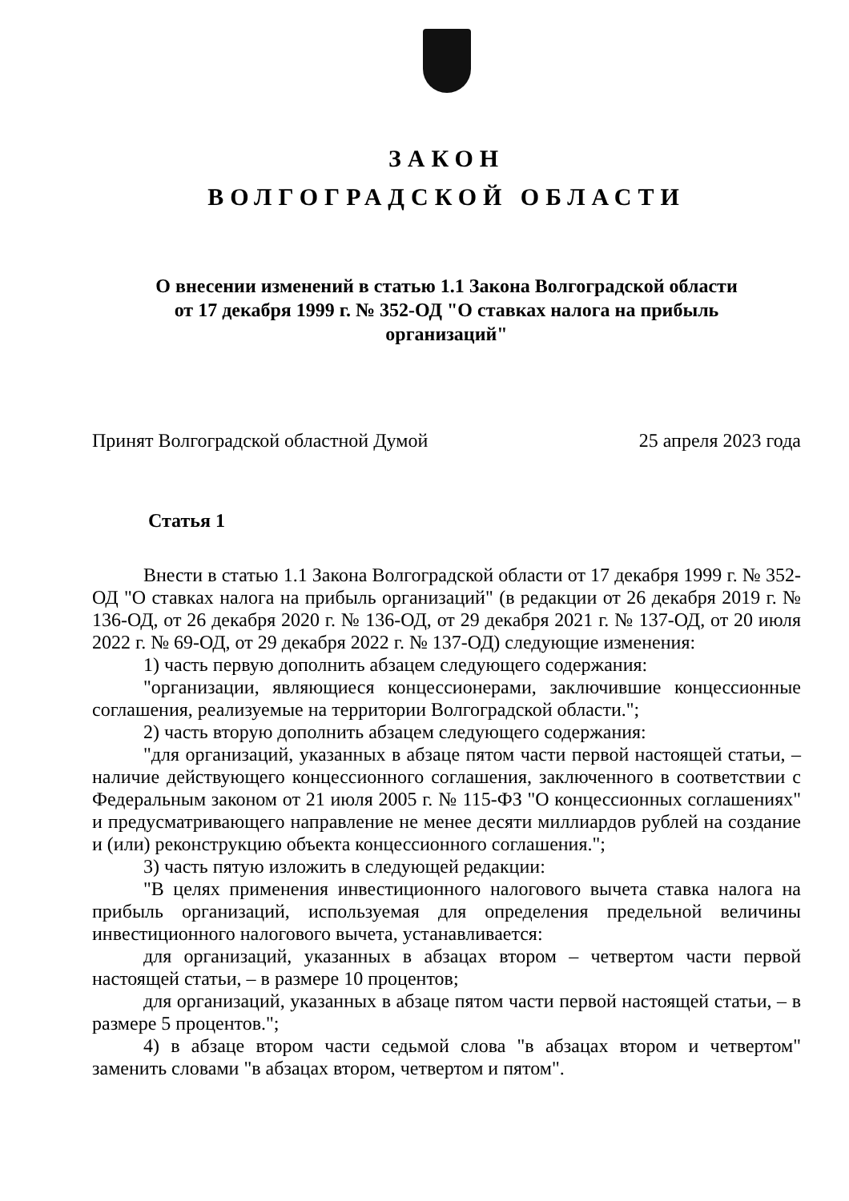ЗАКОН
ВОЛГОГРАДСКОЙ ОБЛАСТИ
О внесении изменений в статью 1.1 Закона Волгоградской области
от 17 декабря 1999 г. № 352-ОД "О ставках налога на прибыль
организаций"
Принят Волгоградской областной Думой 25 апреля 2023 года
Статья 1
Внести в статью 1.1 Закона Волгоградской области от 17 декабря 1999 г. № 352-ОД "О ставках налога на прибыль организаций" (в редакции от 26 декабря 2019 г. № 136-ОД, от 26 декабря 2020 г. № 136-ОД, от 29 декабря 2021 г. № 137-ОД, от 20 июля 2022 г. № 69-ОД, от 29 декабря 2022 г. № 137-ОД) следующие изменения:
1) часть первую дополнить абзацем следующего содержания:
"организации, являющиеся концессионерами, заключившие концессионные соглашения, реализуемые на территории Волгоградской области.";
2) часть вторую дополнить абзацем следующего содержания:
"для организаций, указанных в абзаце пятом части первой настоящей статьи, – наличие действующего концессионного соглашения, заключенного в соответствии с Федеральным законом от 21 июля 2005 г. № 115-ФЗ "О концессионных соглашениях" и предусматривающего направление не менее десяти миллиардов рублей на создание и (или) реконструкцию объекта концессионного соглашения.";
3) часть пятую изложить в следующей редакции:
"В целях применения инвестиционного налогового вычета ставка налога на прибыль организаций, используемая для определения предельной величины инвестиционного налогового вычета, устанавливается:
для организаций, указанных в абзацах втором – четвертом части первой настоящей статьи, – в размере 10 процентов;
для организаций, указанных в абзаце пятом части первой настоящей статьи, – в размере 5 процентов.";
4) в абзаце втором части седьмой слова "в абзацах втором и четвертом" заменить словами "в абзацах втором, четвертом и пятом".